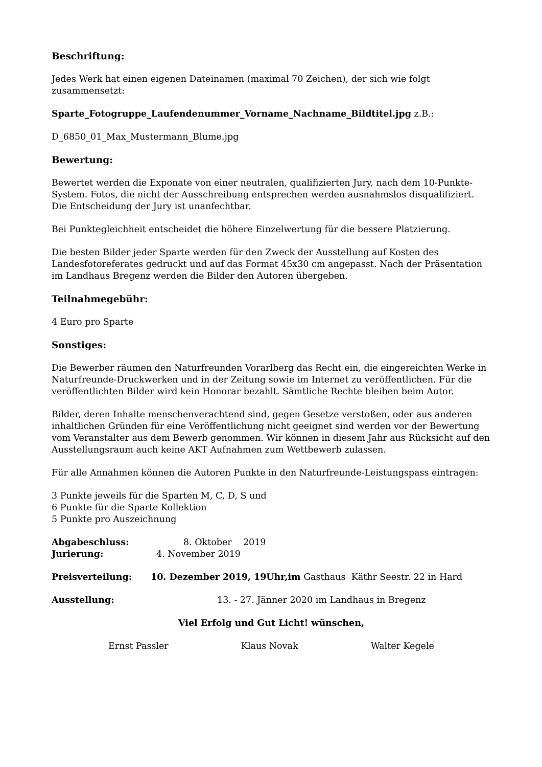Beschriftung:
Jedes Werk hat einen eigenen Dateinamen (maximal 70 Zeichen), der sich wie folgt zusammensetzt:
Sparte_Fotogruppe_Laufendenummer_Vorname_Nachname_Bildtitel.jpg z.B.:
D_6850_01_Max_Mustermann_Blume.jpg
Bewertung:
Bewertet werden die Exponate von einer neutralen, qualifizierten Jury, nach dem 10-Punkte-System. Fotos, die nicht der Ausschreibung entsprechen werden ausnahmslos disqualifiziert. Die Entscheidung der Jury ist unanfechtbar.
Bei Punktegleichheit entscheidet die höhere Einzelwertung für die bessere Platzierung.
Die besten Bilder jeder Sparte werden für den Zweck der Ausstellung auf Kosten des Landesfotoreferates gedruckt und auf das Format 45x30 cm angepasst. Nach der Präsentation im Landhaus Bregenz werden die Bilder den Autoren übergeben.
Teilnahmegebühr:
4 Euro pro Sparte
Sonstiges:
Die Bewerber räumen den Naturfreunden Vorarlberg das Recht ein, die eingereichten Werke in Naturfreunde-Druckwerken und in der Zeitung sowie im Internet zu veröffentlichen. Für die veröffentlichten Bilder wird kein Honorar bezahlt. Sämtliche Rechte bleiben beim Autor.
Bilder, deren Inhalte menschenverachtend sind, gegen Gesetze verstoßen, oder aus anderen inhaltlichen Gründen für eine Veröffentlichung nicht geeignet sind werden vor der Bewertung vom Veranstalter aus dem Bewerb genommen. Wir können in diesem Jahr aus Rücksicht auf den Ausstellungsraum auch keine AKT Aufnahmen zum Wettbewerb zulassen.
Für alle Annahmen können die Autoren Punkte in den Naturfreunde-Leistungspass eintragen:
3 Punkte jeweils für die Sparten M, C, D, S und
6 Punkte für die Sparte Kollektion
5 Punkte pro Auszeichnung
Abgabeschluss: 8. Oktober 2019
Jurierung: 4. November 2019
Preisverteilung: 10. Dezember 2019, 19Uhr,im Gasthaus Käthr Seestr. 22 in Hard
Ausstellung: 13. - 27. Jänner 2020 im Landhaus in Bregenz
Viel Erfolg und Gut Licht! wünschen,
Ernst Passler Klaus Novak Walter Kegele